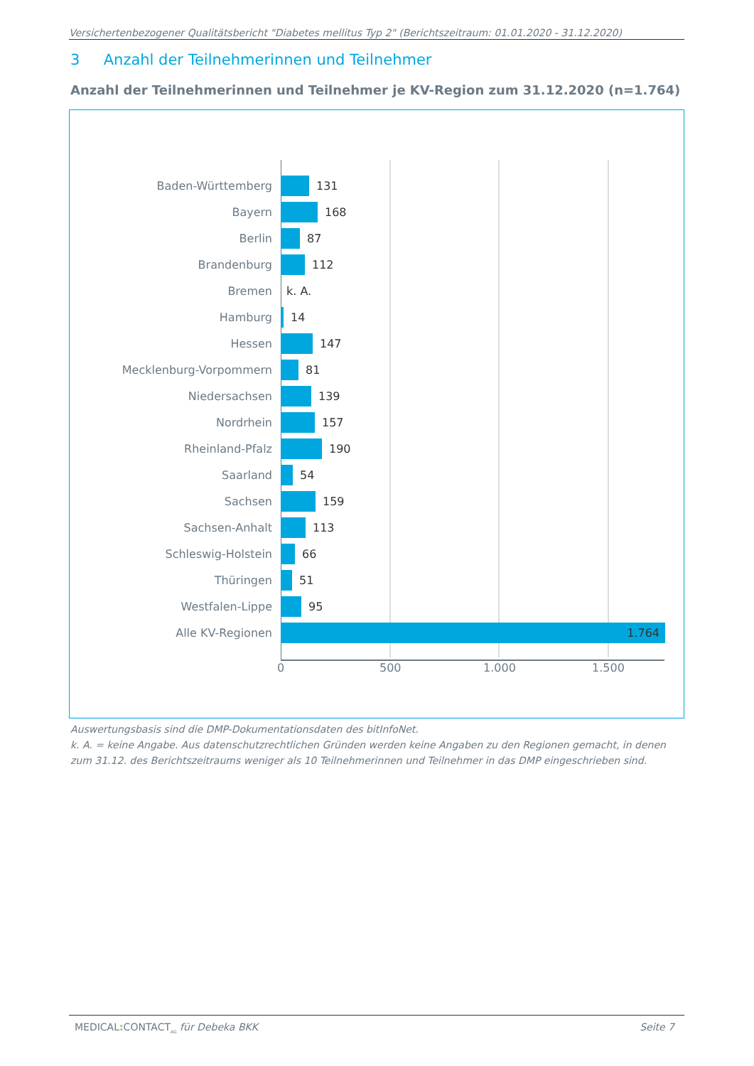Versichertenbezogener Qualitätsbericht "Diabetes mellitus Typ 2" (Berichtszeitraum: 01.01.2020 - 31.12.2020)
3 Anzahl der Teilnehmerinnen und Teilnehmer
Anzahl der Teilnehmerinnen und Teilnehmer je KV-Region zum 31.12.2020 (n=1.764)
Baden-Württemberg 131
Bayern 168
Berlin 87
Brandenburg 112
Bremen k. A.
Hamburg 14
Hessen 147
Mecklenburg-Vorpommern 81
Niedersachsen 139
Nordrhein 157
Rheinland-Pfalz 190
Saarland 54
Sachsen 159
Sachsen-Anhalt 113
Schleswig-Holstein 66
Thüringen 51
Westfalen-Lippe 95
Alle KV-Regionen 1.764
0 500 1.000 1.500
Auswertungsbasis sind die DMP-Dokumentationsdaten des bitInfoNet.
k. A. = keine Angabe. Aus datenschutzrechtlichen Gründen werden keine Angaben zu den Regionen gemacht, in denen zum 31.12. des Berichtszeitraums weniger als 10 Teilnehmerinnen und Teilnehmer in das DMP eingeschrieben sind.
MEDICAL: CONTACT<sub>AG</sub> für Debeka BKK Seite 7